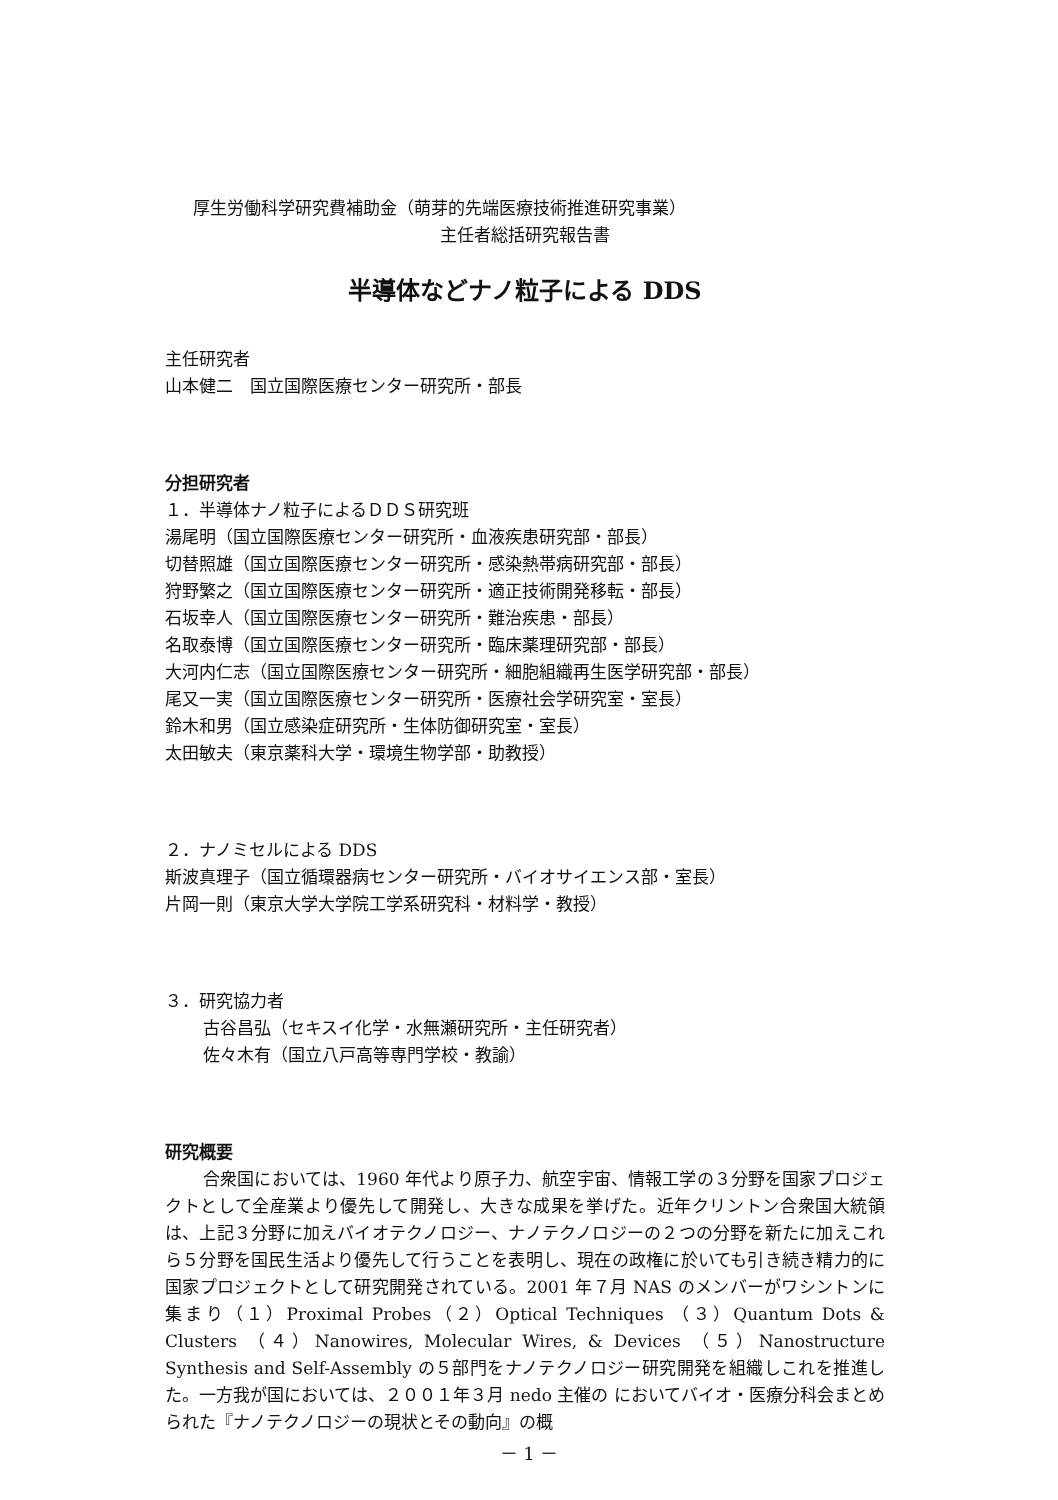厚生労働科学研究費補助金（萌芽的先端医療技術推進研究事業）
主任者総括研究報告書
半導体などナノ粒子による DDS
主任研究者
山本健二　国立国際医療センター研究所・部長
分担研究者
１．半導体ナノ粒子によるＤＤＳ研究班
湯尾明（国立国際医療センター研究所・血液疾患研究部・部長）
切替照雄（国立国際医療センター研究所・感染熱帯病研究部・部長）
狩野繁之（国立国際医療センター研究所・適正技術開発移転・部長）
石坂幸人（国立国際医療センター研究所・難治疾患・部長）
名取泰博（国立国際医療センター研究所・臨床薬理研究部・部長）
大河内仁志（国立国際医療センター研究所・細胞組織再生医学研究部・部長）
尾又一実（国立国際医療センター研究所・医療社会学研究室・室長）
鈴木和男（国立感染症研究所・生体防御研究室・室長）
太田敏夫（東京薬科大学・環境生物学部・助教授）
２．ナノミセルによる DDS
斯波真理子（国立循環器病センター研究所・バイオサイエンス部・室長）
片岡一則（東京大学大学院工学系研究科・材料学・教授）
３．研究協力者
古谷昌弘（セキスイ化学・水無瀬研究所・主任研究者）
佐々木有（国立八戸高等専門学校・教諭）
研究概要
合衆国においては、1960 年代より原子力、航空宇宙、情報工学の３分野を国家プロジェクトとして全産業より優先して開発し、大きな成果を挙げた。近年クリントン合衆国大統領は、上記３分野に加えバイオテクノロジー、ナノテクノロジーの２つの分野を新たに加えこれら５分野を国民生活より優先して行うことを表明し、現在の政権に於いても引き続き精力的に国家プロジェクトとして研究開発されている。2001 年７月 NAS のメンバーがワシントンに集まり（１）Proximal Probes（２）Optical Techniques （３）Quantum Dots & Clusters （４）Nanowires, Molecular Wires, & Devices （５）Nanostructure Synthesis and Self-Assembly の５部門をナノテクノロジー研究開発を組織しこれを推進した。一方我が国においては、２００１年３月 nedo 主催の においてバイオ・医療分科会まとめられた『ナノテクノロジーの現状とその動向』の概
－ 1 －